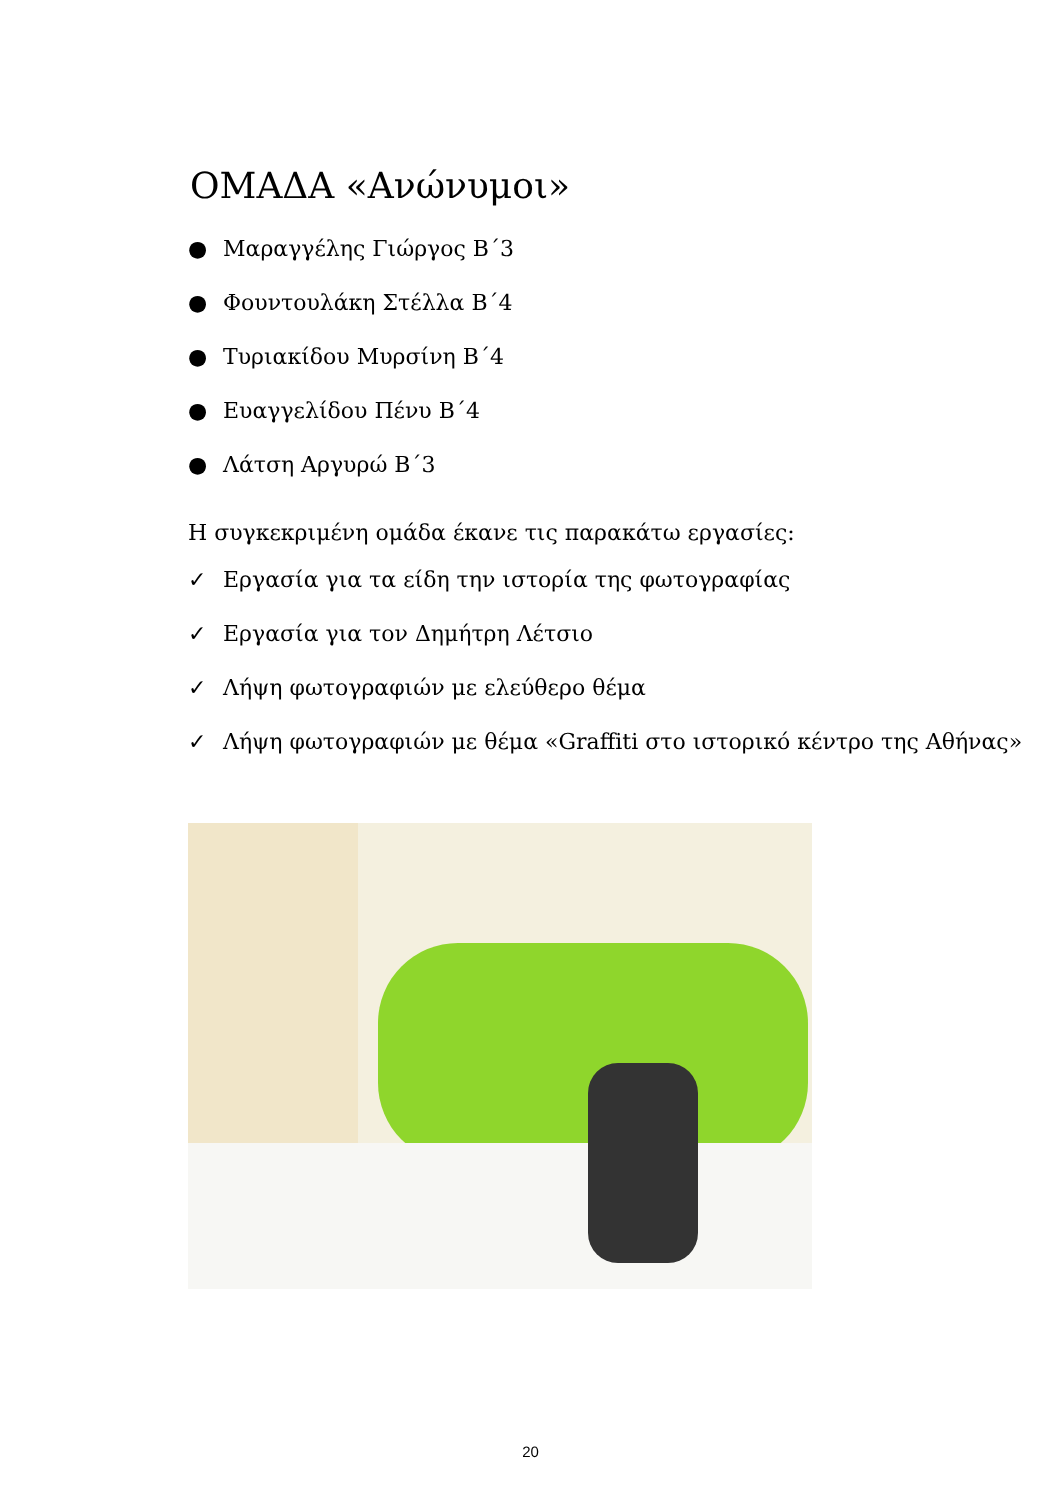ΟΜΑΔΑ «Ανώνυμοι»
● Μαραγγέλης Γιώργος Β΄3
● Φουντουλάκη Στέλλα Β΄4
● Τυριακίδου Μυρσίνη Β΄4
● Ευαγγελίδου Πένυ Β΄4
● Λάτση Αργυρώ Β΄3
Η συγκεκριμένη ομάδα έκανε τις παρακάτω εργασίες:
✓ Εργασία για τα είδη την ιστορία της φωτογραφίας
✓ Εργασία για τον Δημήτρη Λέτσιο
✓ Λήψη φωτογραφιών με ελεύθερο θέμα
✓ Λήψη φωτογραφιών με θέμα «Graffiti στο ιστορικό κέντρο της Αθήνας»
20